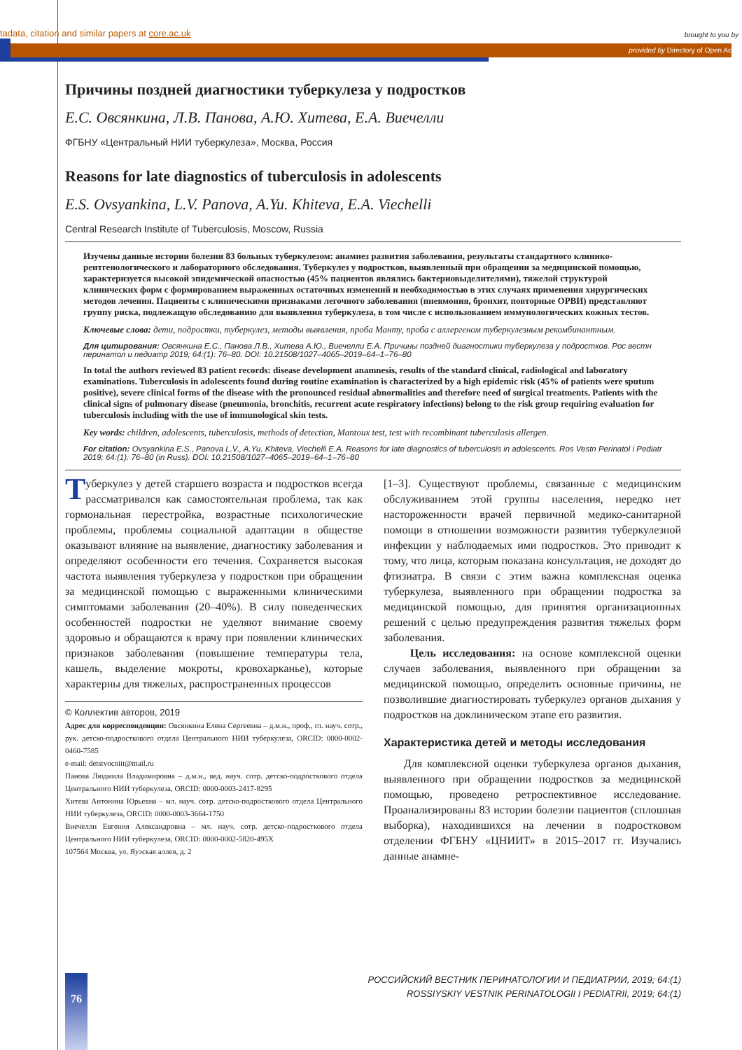tadata, citation and similar papers at core.ac.uk brought to you by
provided by Directory of Open Ac
Причины поздней диагностики туберкулеза у подростков
Е.С. Овсянкина, Л.В. Панова, А.Ю. Хитева, Е.А. Виечелли
ФГБНУ «Центральный НИИ туберкулеза», Москва, Россия
Reasons for late diagnostics of tuberculosis in adolescents
E.S. Ovsyankina, L.V. Panova, A.Yu. Khiteva, E.A. Viechelli
Central Research Institute of Tuberculosis, Moscow, Russia
Изучены данные истории болезни 83 больных туберкулезом: анамнез развития заболевания, результаты стандартного клинико-рентгенологического и лабораторного обследования. Туберкулез у подростков, выявленный при обращении за медицинской помощью, характеризуется высокой эпидемической опасностью (45% пациентов являлись бактериовыделителями), тяжелой структурой клинических форм с формированием выраженных остаточных изменений и необходимостью в этих случаях применения хирургических методов лечения. Пациенты с клиническими признаками легочного заболевания (пневмония, бронхит, повторные ОРВИ) представляют группу риска, подлежащую обследованию для выявления туберкулеза, в том числе с использованием иммунологических кожных тестов.
Ключевые слова: дети, подростки, туберкулез, методы выявления, проба Манту, проба с аллергеном туберкулезным рекомбинантным.
Для цитирования: Овсянкина Е.С., Панова Л.В., Хитева А.Ю., Виечелли Е.А. Причины поздней диагностики туберкулеза у подростков. Рос вестн перинатол и педиатр 2019; 64:(1): 76–80. DOI: 10.21508/1027–4065–2019–64–1–76–80
In total the authors reviewed 83 patient records: disease development anamnesis, results of the standard clinical, radiological and laboratory examinations. Tuberculosis in adolescents found during routine examination is characterized by a high epidemic risk (45% of patients were sputum positive), severe clinical forms of the disease with the pronounced residual abnormalities and therefore need of surgical treatments. Patients with the clinical signs of pulmonary disease (pneumonia, bronchitis, recurrent acute respiratory infections) belong to the risk group requiring evaluation for tuberculosis including with the use of immunological skin tests.
Key words: children, adolescents, tuberculosis, methods of detection, Mantoux test, test with recombinant tuberculosis allergen.
For citation: Ovsyankina E.S., Panova L.V., A.Yu. Khiteva, Viechelli E.A. Reasons for late diagnostics of tuberculosis in adolescents. Ros Vestn Perinatol i Pediatr 2019; 64:(1): 76–80 (in Russ). DOI: 10.21508/1027–4065–2019–64–1–76–80
Туберкулез у детей старшего возраста и подростков всегда рассматривался как самостоятельная проблема, так как гормональная перестройка, возрастные психологические проблемы, проблемы социальной адаптации в обществе оказывают влияние на выявление, диагностику заболевания и определяют особенности его течения. Сохраняется высокая частота выявления туберкулеза у подростков при обращении за медицинской помощью с выраженными клиническими симптомами заболевания (20–40%). В силу поведенческих особенностей подростки не уделяют внимание своему здоровью и обращаются к врачу при появлении клинических признаков заболевания (повышение температуры тела, кашель, выделение мокроты, кровохарканье), которые характерны для тяжелых, распространенных процессов
© Коллектив авторов, 2019
Адрес для корреспонденции: Овсянкина Елена Сергеевна – д.м.н., проф., гл. науч. сотр., рук. детско-подросткового отдела Центрального НИИ туберкулеза, ORCID: 0000-0002-0460-7585
e-mail: detstvocniit@mail.ru
Панова Людмила Владимировна – д.м.н., вед. науч. сотр. детско-подросткового отдела Центрального НИИ туберкулеза, ORCID: 0000-0003-2417-8295
Хитева Антонина Юрьевна – мл. науч. сотр. детско-подросткового отдела Центрального НИИ туберкулеза, ORCID: 0000-0003-3664-1750
Виечелли Евгения Александровна – мл. науч. сотр. детско-подросткового отдела Центрального НИИ туберкулеза, ORCID: 0000-0002-5820-495X
107564 Москва, ул. Яузская аллея, д. 2
[1–3]. Существуют проблемы, связанные с медицинским обслуживанием этой группы населения, нередко нет настороженности врачей первичной медико-санитарной помощи в отношении возможности развития туберкулезной инфекции у наблюдаемых ими подростков. Это приводит к тому, что лица, которым показана консультация, не доходят до фтизиатра. В связи с этим важна комплексная оценка туберкулеза, выявленного при обращении подростка за медицинской помощью, для принятия организационных решений с целью предупреждения развития тяжелых форм заболевания.
Цель исследования: на основе комплексной оценки случаев заболевания, выявленного при обращении за медицинской помощью, определить основные причины, не позволившие диагностировать туберкулез органов дыхания у подростков на доклиническом этапе его развития.
Характеристика детей и методы исследования
Для комплексной оценки туберкулеза органов дыхания, выявленного при обращении подростков за медицинской помощью, проведено ретроспективное исследование. Проанализированы 83 истории болезни пациентов (сплошная выборка), находившихся на лечении в подростковом отделении ФГБНУ «ЦНИИТ» в 2015–2017 гг. Изучались данные анамне-
76
РОССИЙСКИЙ ВЕСТНИК ПЕРИНАТОЛОГИИ И ПЕДИАТРИИ, 2019; 64:(1)
ROSSIYSKIY VESTNIK PERINATOLOGII I PEDIATRII, 2019; 64:(1)